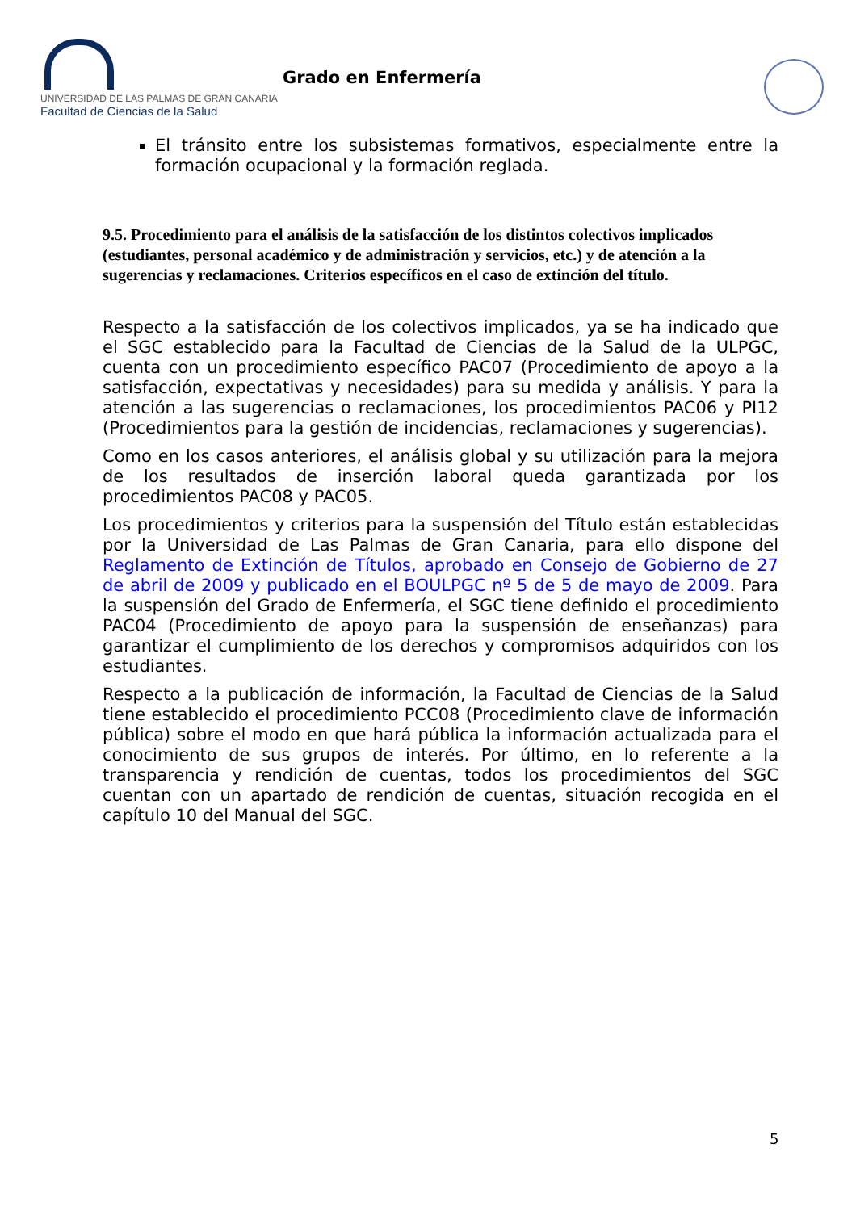UNIVERSIDAD DE LAS PALMAS DE GRAN CANARIA
Facultad de Ciencias de la Salud
Grado en Enfermería
El tránsito entre los subsistemas formativos, especialmente entre la formación ocupacional y la formación reglada.
9.5. Procedimiento para el análisis de la satisfacción de los distintos colectivos implicados (estudiantes, personal académico y de administración y servicios, etc.) y de atención a la sugerencias y reclamaciones. Criterios específicos en el caso de extinción del título.
Respecto a la satisfacción de los colectivos implicados, ya se ha indicado que el SGC establecido para la Facultad de Ciencias de la Salud de la ULPGC, cuenta con un procedimiento específico PAC07 (Procedimiento de apoyo a la satisfacción, expectativas y necesidades) para su medida y análisis. Y para la atención a las sugerencias o reclamaciones, los procedimientos PAC06 y PI12 (Procedimientos para la gestión de incidencias, reclamaciones y sugerencias).
Como en los casos anteriores, el análisis global y su utilización para la mejora de los resultados de inserción laboral queda garantizada por los procedimientos PAC08 y PAC05.
Los procedimientos y criterios para la suspensión del Título están establecidas por la Universidad de Las Palmas de Gran Canaria, para ello dispone del Reglamento de Extinción de Títulos, aprobado en Consejo de Gobierno de 27 de abril de 2009 y publicado en el BOULPGC nº 5 de 5 de mayo de 2009. Para la suspensión del Grado de Enfermería, el SGC tiene definido el procedimiento PAC04 (Procedimiento de apoyo para la suspensión de enseñanzas) para garantizar el cumplimiento de los derechos y compromisos adquiridos con los estudiantes.
Respecto a la publicación de información, la Facultad de Ciencias de la Salud tiene establecido el procedimiento PCC08 (Procedimiento clave de información pública) sobre el modo en que hará pública la información actualizada para el conocimiento de sus grupos de interés. Por último, en lo referente a la transparencia y rendición de cuentas, todos los procedimientos del SGC cuentan con un apartado de rendición de cuentas, situación recogida en el capítulo 10 del Manual del SGC.
5